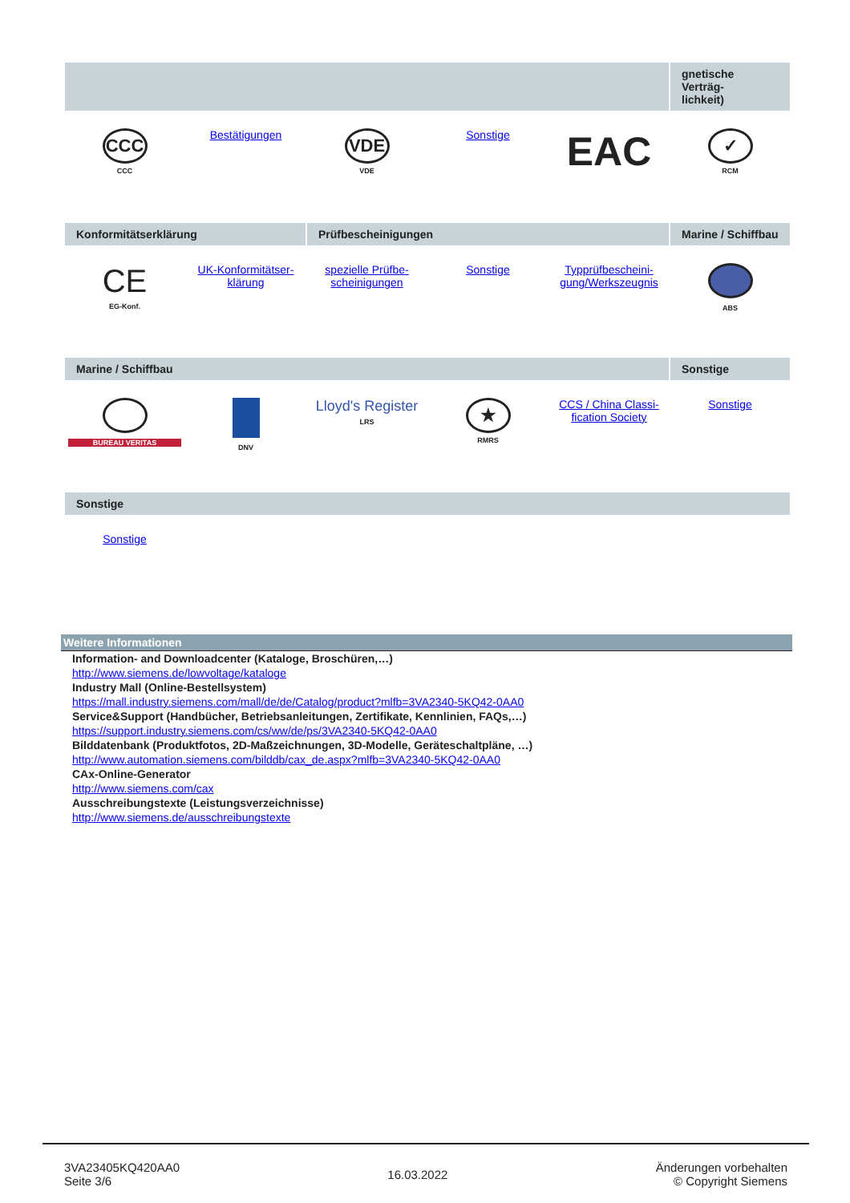| | | | | | gnetische Verträg- lichkeit) |
| --- | --- | --- | --- | --- | --- |
| CCC CCC | Bestätigungen | VDE VDE | Sonstige | EAC | ✓ RCM |
| Konformitätserklärung | | Prüfbescheinigungen | | | Marine / Schiffbau |
| CE EG-Konf. | UK-Konformitätser- klärung | spezielle Prüfbe- scheinigungen | Sonstige | Typprüfbescheini- gung/Werkszeugnis | ABS |
| Marine / Schiffbau | | | | | Sonstige |
| BUREAU VERITAS | DNV | Lloyd's Register LRS | ★ RMRS | CCS / China Classi- fication Society | Sonstige |
| Sonstige | | | | | |
| Sonstige | | | | | |
Weitere Informationen
Information- and Downloadcenter (Kataloge, Broschüren,…)
http://www.siemens.de/lowvoltage/kataloge
Industry Mall (Online-Bestellsystem)
https://mall.industry.siemens.com/mall/de/de/Catalog/product?mlfb=3VA2340-5KQ42-0AA0
Service&Support (Handbücher, Betriebsanleitungen, Zertifikate, Kennlinien, FAQs,…)
https://support.industry.siemens.com/cs/ww/de/ps/3VA2340-5KQ42-0AA0
Bilddatenbank (Produktfotos, 2D-Maßzeichnungen, 3D-Modelle, Geräteschaltpläne, …)
http://www.automation.siemens.com/bilddb/cax_de.aspx?mlfb=3VA2340-5KQ42-0AA0
CAx-Online-Generator
http://www.siemens.com/cax
Ausschreibungstexte (Leistungsverzeichnisse)
http://www.siemens.de/ausschreibungstexte
3VA23405KQ420AA0
Seite 3/6
16.03.2022
Änderungen vorbehalten
© Copyright Siemens